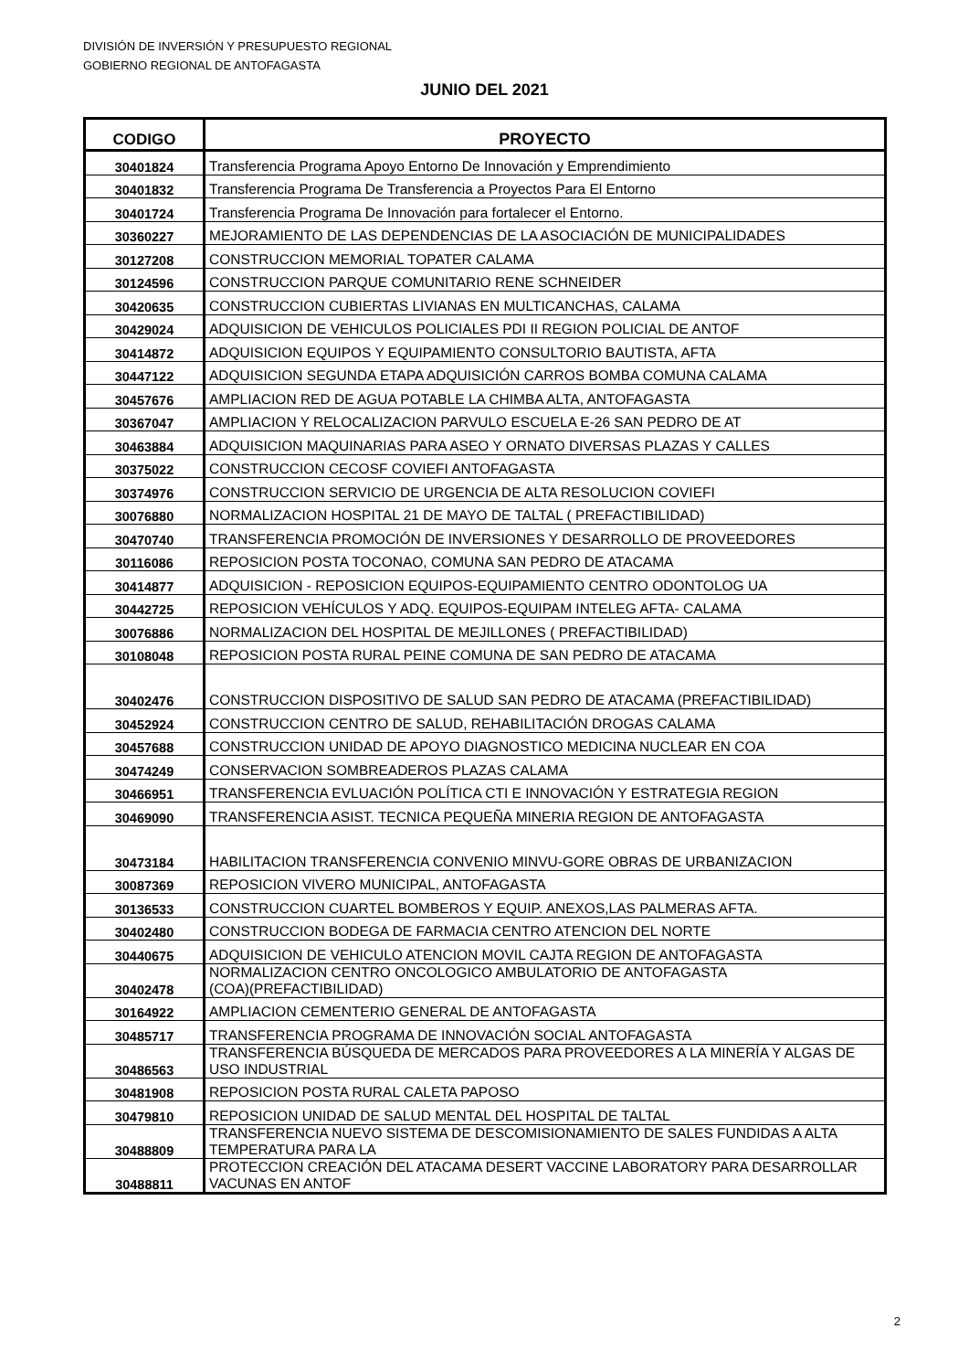DIVISIÓN DE INVERSIÓN Y PRESUPUESTO REGIONAL
GOBIERNO REGIONAL DE ANTOFAGASTA
JUNIO DEL 2021
| CODIGO | PROYECTO |
| --- | --- |
| 30401824 | Transferencia Programa Apoyo Entorno De Innovación y Emprendimiento |
| 30401832 | Transferencia Programa De Transferencia a Proyectos Para El Entorno |
| 30401724 | Transferencia Programa De Innovación para fortalecer el Entorno. |
| 30360227 | MEJORAMIENTO DE LAS DEPENDENCIAS DE LA ASOCIACIÓN DE MUNICIPALIDADES |
| 30127208 | CONSTRUCCION MEMORIAL TOPATER CALAMA |
| 30124596 | CONSTRUCCION PARQUE COMUNITARIO RENE SCHNEIDER |
| 30420635 | CONSTRUCCION CUBIERTAS LIVIANAS EN MULTICANCHAS, CALAMA |
| 30429024 | ADQUISICION DE VEHICULOS POLICIALES PDI II REGION POLICIAL DE ANTOF |
| 30414872 | ADQUISICION EQUIPOS Y EQUIPAMIENTO CONSULTORIO BAUTISTA, AFTA |
| 30447122 | ADQUISICION SEGUNDA ETAPA ADQUISICIÓN CARROS BOMBA COMUNA CALAMA |
| 30457676 | AMPLIACION RED DE AGUA POTABLE LA CHIMBA ALTA, ANTOFAGASTA |
| 30367047 | AMPLIACION Y RELOCALIZACION PARVULO ESCUELA E-26 SAN PEDRO DE AT |
| 30463884 | ADQUISICION MAQUINARIAS PARA ASEO Y ORNATO DIVERSAS PLAZAS Y CALLES |
| 30375022 | CONSTRUCCION CECOSF COVIEFI ANTOFAGASTA |
| 30374976 | CONSTRUCCION SERVICIO DE URGENCIA DE ALTA RESOLUCION COVIEFI |
| 30076880 | NORMALIZACION HOSPITAL 21 DE MAYO DE TALTAL ( PREFACTIBILIDAD) |
| 30470740 | TRANSFERENCIA PROMOCIÓN DE INVERSIONES Y DESARROLLO DE PROVEEDORES |
| 30116086 | REPOSICION POSTA TOCONAO, COMUNA SAN PEDRO DE ATACAMA |
| 30414877 | ADQUISICION - REPOSICION EQUIPOS-EQUIPAMIENTO CENTRO ODONTOLOG UA |
| 30442725 | REPOSICION VEHÍCULOS Y ADQ. EQUIPOS-EQUIPAM INTELEG AFTA- CALAMA |
| 30076886 | NORMALIZACION DEL HOSPITAL DE MEJILLONES ( PREFACTIBILIDAD) |
| 30108048 | REPOSICION POSTA RURAL PEINE COMUNA DE SAN PEDRO DE ATACAMA |
| 30402476 | CONSTRUCCION DISPOSITIVO DE SALUD SAN PEDRO DE ATACAMA (PREFACTIBILIDAD) |
| 30452924 | CONSTRUCCION CENTRO DE SALUD, REHABILITACIÓN DROGAS CALAMA |
| 30457688 | CONSTRUCCION UNIDAD DE APOYO DIAGNOSTICO MEDICINA NUCLEAR EN COA |
| 30474249 | CONSERVACION SOMBREADEROS PLAZAS CALAMA |
| 30466951 | TRANSFERENCIA EVLUACIÓN POLÍTICA CTI E INNOVACIÓN Y ESTRATEGIA REGION |
| 30469090 | TRANSFERENCIA ASIST. TECNICA PEQUEÑA MINERIA REGION DE ANTOFAGASTA |
| 30473184 | HABILITACION TRANSFERENCIA CONVENIO MINVU-GORE OBRAS DE URBANIZACION |
| 30087369 | REPOSICION VIVERO MUNICIPAL, ANTOFAGASTA |
| 30136533 | CONSTRUCCION CUARTEL BOMBEROS Y EQUIP. ANEXOS,LAS PALMERAS AFTA. |
| 30402480 | CONSTRUCCION BODEGA DE FARMACIA CENTRO ATENCION DEL NORTE |
| 30440675 | ADQUISICION DE VEHICULO ATENCION MOVIL CAJTA REGION DE ANTOFAGASTA |
| 30402478 | NORMALIZACION CENTRO ONCOLOGICO AMBULATORIO DE ANTOFAGASTA (COA)(PREFACTIBILIDAD) |
| 30164922 | AMPLIACION CEMENTERIO GENERAL DE ANTOFAGASTA |
| 30485717 | TRANSFERENCIA PROGRAMA DE INNOVACIÓN SOCIAL ANTOFAGASTA |
| 30486563 | TRANSFERENCIA BÚSQUEDA DE MERCADOS PARA PROVEEDORES A LA MINERÍA Y ALGAS DE USO INDUSTRIAL |
| 30481908 | REPOSICION POSTA RURAL CALETA PAPOSO |
| 30479810 | REPOSICION UNIDAD DE SALUD MENTAL DEL HOSPITAL DE TALTAL |
| 30488809 | TRANSFERENCIA NUEVO SISTEMA DE DESCOMISIONAMIENTO DE SALES FUNDIDAS A ALTA TEMPERATURA PARA LA |
| 30488811 | PROTECCION CREACIÓN DEL ATACAMA DESERT VACCINE LABORATORY PARA DESARROLLAR VACUNAS EN ANTOF |
2